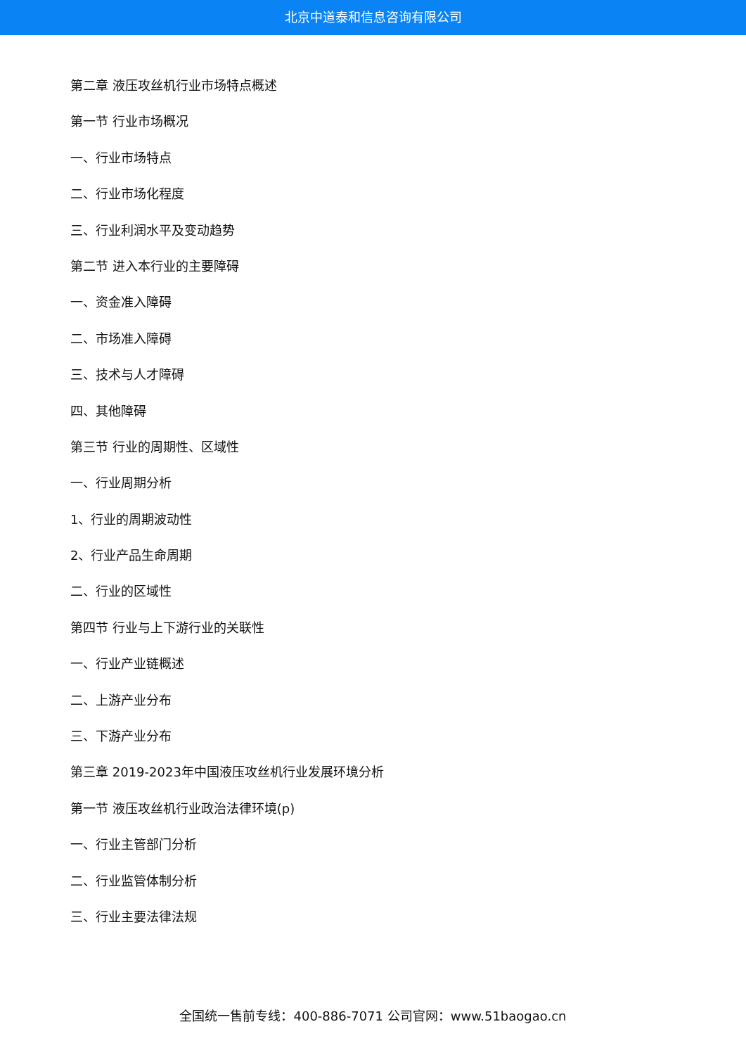北京中道泰和信息咨询有限公司
第二章 液压攻丝机行业市场特点概述
第一节 行业市场概况
一、行业市场特点
二、行业市场化程度
三、行业利润水平及变动趋势
第二节 进入本行业的主要障碍
一、资金准入障碍
二、市场准入障碍
三、技术与人才障碍
四、其他障碍
第三节 行业的周期性、区域性
一、行业周期分析
1、行业的周期波动性
2、行业产品生命周期
二、行业的区域性
第四节 行业与上下游行业的关联性
一、行业产业链概述
二、上游产业分布
三、下游产业分布
第三章 2019-2023年中国液压攻丝机行业发展环境分析
第一节 液压攻丝机行业政治法律环境(p)
一、行业主管部门分析
二、行业监管体制分析
三、行业主要法律法规
全国统一售前专线：400-886-7071 公司官网：www.51baogao.cn